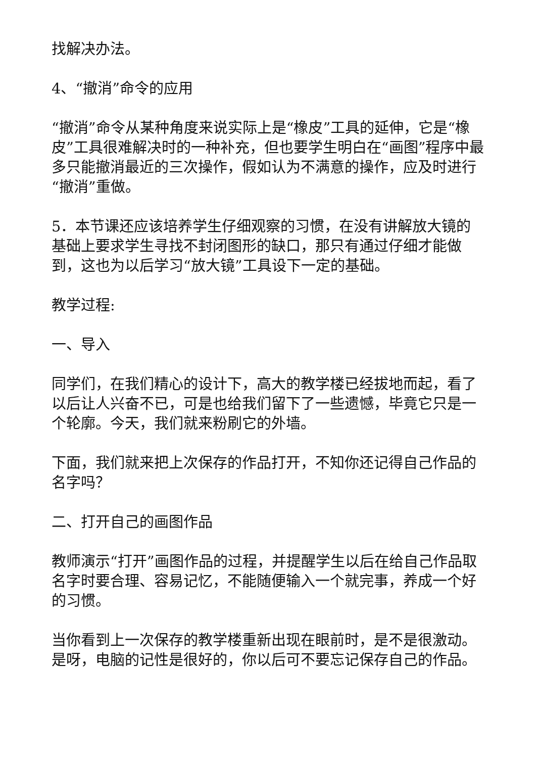找解决办法。
4、“撤消”命令的应用
“撤消”命令从某种角度来说实际上是“橡皮”工具的延伸，它是“橡皮”工具很难解决时的一种补充，但也要学生明白在“画图”程序中最多只能撤消最近的三次操作，假如认为不满意的操作，应及时进行“撤消”重做。
5．本节课还应该培养学生仔细观察的习惯，在没有讲解放大镜的基础上要求学生寻找不封闭图形的缺口，那只有通过仔细才能做到，这也为以后学习“放大镜”工具设下一定的基础。
教学过程:
一、导入
同学们，在我们精心的设计下，高大的教学楼已经拔地而起，看了以后让人兴奋不已，可是也给我们留下了一些遗憾，毕竟它只是一个轮廓。今天，我们就来粉刷它的外墙。
下面，我们就来把上次保存的作品打开，不知你还记得自己作品的名字吗？
二、打开自己的画图作品
教师演示“打开”画图作品的过程，并提醒学生以后在给自己作品取名字时要合理、容易记忆，不能随便输入一个就完事，养成一个好的习惯。
当你看到上一次保存的教学楼重新出现在眼前时，是不是很激动。是呀，电脑的记性是很好的，你以后可不要忘记保存自己的作品。